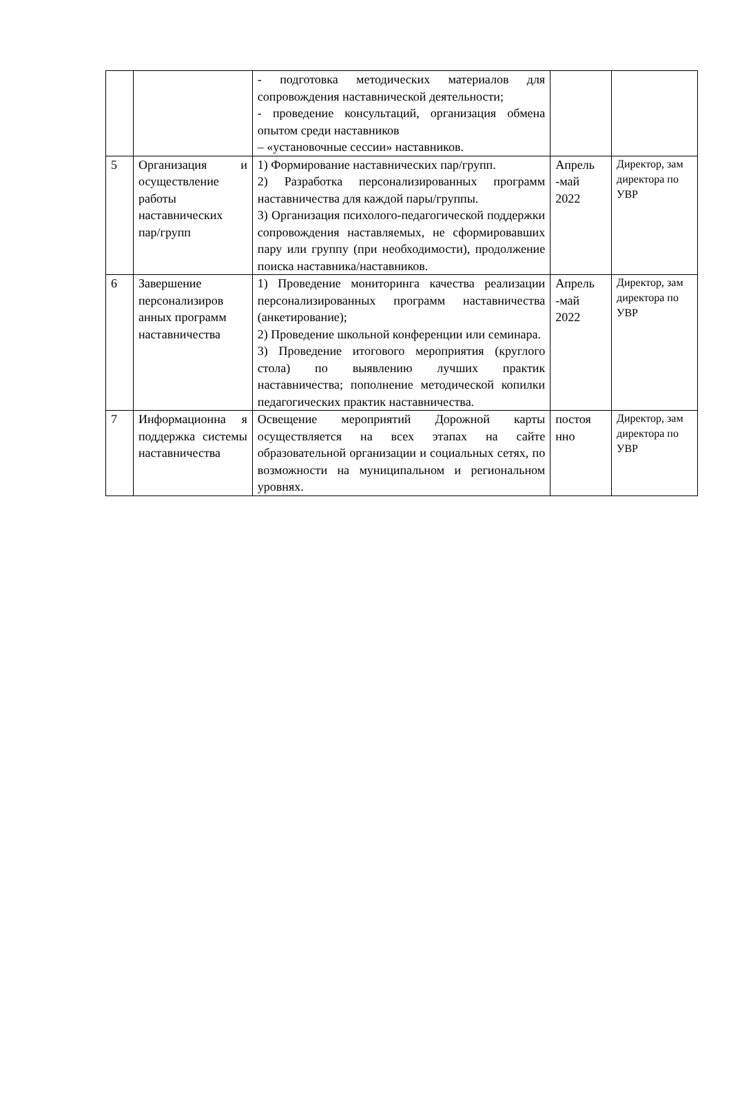| | | - подготовка методических материалов для сопровождения наставнической деятельности; - проведение консультаций, организация обмена опытом среди наставников – «установочные сессии» наставников. | | |
| 5 | Организация и осуществление работы наставнических пар/групп | 1) Формирование наставнических пар/групп. 2) Разработка персонализированных программ наставничества для каждой пары/группы. 3) Организация психолого-педагогической поддержки сопровождения наставляемых, не сформировавших пару или группу (при необходимости), продолжение поиска наставника/наставников. | Апрель -май 2022 | Директор, зам директора по УВР |
| 6 | Завершение персонализиров анных программ наставничества | 1) Проведение мониторинга качества реализации персонализированных программ наставничества (анкетирование); 2) Проведение школьной конференции или семинара. 3) Проведение итогового мероприятия (круглого стола) по выявлению лучших практик наставничества; пополнение методической копилки педагогических практик наставничества. | Апрель -май 2022 | Директор, зам директора по УВР |
| 7 | Информационна я поддержка системы наставничества | Освещение мероприятий Дорожной карты осуществляется на всех этапах на сайте образовательной организации и социальных сетях, по возможности на муниципальном и региональном уровнях. | постоя нно | Директор, зам директора по УВР |